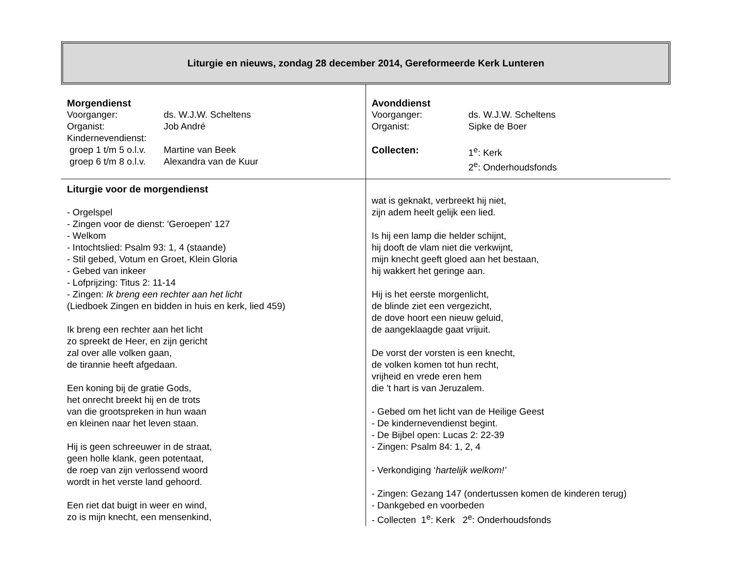Liturgie en nieuws, zondag 28 december 2014, Gereformeerde Kerk Lunteren
Morgendienst
Voorganger: ds. W.J.W. Scheltens
Organist: Job André
Kindernevendienst:
groep 1 t/m 5 o.l.v. Martine van Beek
groep 6 t/m 8 o.l.v. Alexandra van de Kuur
Avonddienst
Voorganger: ds. W.J.W. Scheltens
Organist: Sipke de Boer
Collecten: 1<sup>e</sup>: Kerk
2<sup>e</sup>: Onderhoudsfonds
Liturgie voor de morgendienst
- Orgelspel
- Zingen voor de dienst: 'Geroepen' 127
- Welkom
- Intochtslied: Psalm 93: 1, 4 (staande)
- Stil gebed, Votum en Groet, Klein Gloria
- Gebed van inkeer
- Lofprijzing: Titus 2: 11-14
- Zingen: Ik breng een rechter aan het licht
(Liedboek Zingen en bidden in huis en kerk, lied 459)
Ik breng een rechter aan het licht
zo spreekt de Heer, en zijn gericht
zal over alle volken gaan,
de tirannie heeft afgedaan.
Een koning bij de gratie Gods,
het onrecht breekt hij en de trots
van die grootspreken in hun waan
en kleinen naar het leven staan.
Hij is geen schreeuwer in de straat,
geen holle klank, geen potentaat,
de roep van zijn verlossend woord
wordt in het verste land gehoord.
Een riet dat buigt in weer en wind,
zo is mijn knecht, een mensenkind,
wat is geknakt, verbreekt hij niet,
zijn adem heelt gelijk een lied.
Is hij een lamp die helder schijnt,
hij dooft de vlam niet die verkwijnt,
mijn knecht geeft gloed aan het bestaan,
hij wakkert het geringe aan.
Hij is het eerste morgenlicht,
de blinde ziet een vergezicht,
de dove hoort een nieuw geluid,
de aangeklaagde gaat vrijuit.
De vorst der vorsten is een knecht,
de volken komen tot hun recht,
vrijheid en vrede eren hem
die 't hart is van Jeruzalem.
- Gebed om het licht van de Heilige Geest
- De kindernevendienst begint.
- De Bijbel open: Lucas 2: 22-39
- Zingen: Psalm 84: 1, 2, 4
- Verkondiging ‘hartelijk welkom!’
- Zingen: Gezang 147 (ondertussen komen de kinderen terug)
- Dankgebed en voorbeden
- Collecten 1<sup>e</sup>: Kerk 2<sup>e</sup>: Onderhoudsfonds